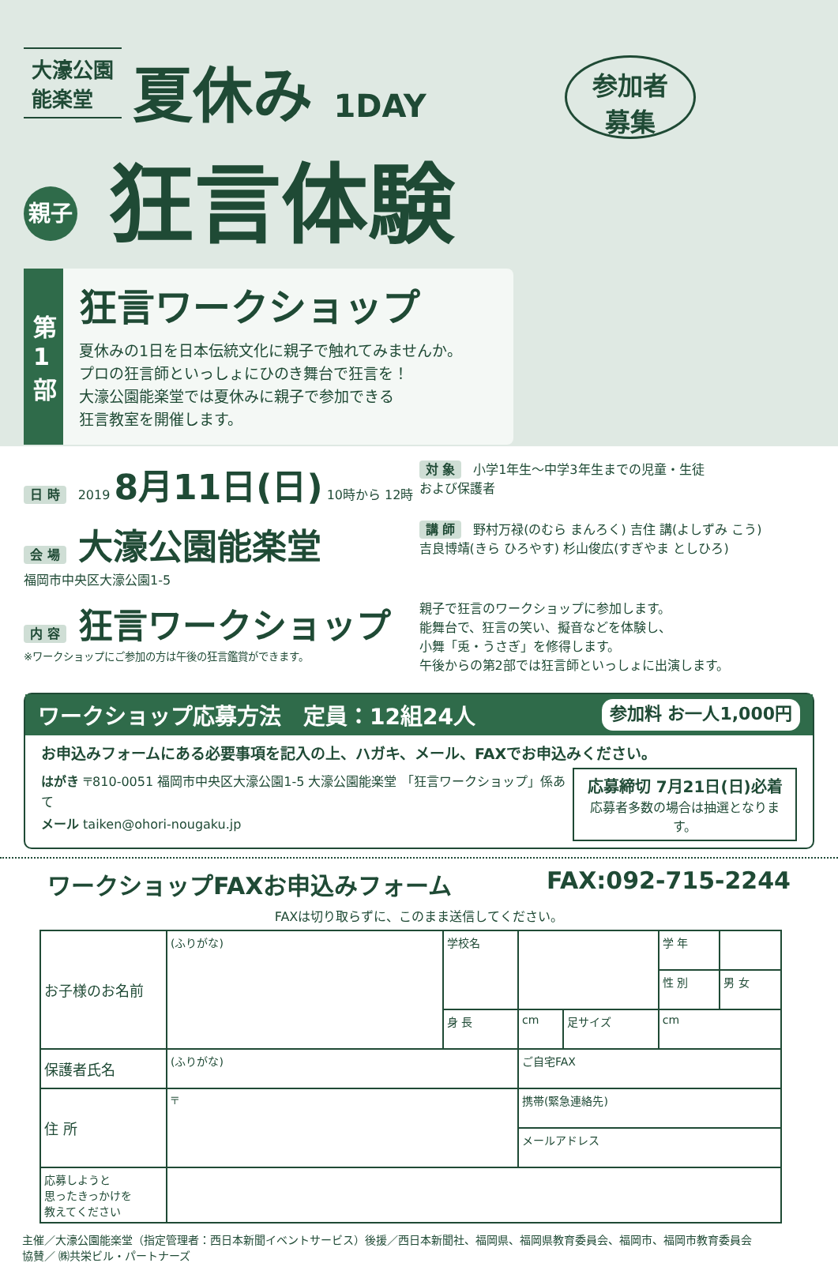大濠公園
能楽堂
夏休み 1DAY
参加者
募集
親子 狂言体験
第1部
狂言ワークショップ
夏休みの1日を日本伝統文化に親子で触れてみませんか。
プロの狂言師といっしょにひのき舞台で狂言を！
大濠公園能楽堂では夏休みに親子で参加できる
狂言教室を開催します。
日 時 2019 8月11日(日) 10時から 12時
対 象 小学1年生～中学3年生までの児童・生徒
および保護者
会 場 大濠公園能楽堂
福岡市中央区大濠公園1-5
講 師 野村万禄(のむら まんろく) 吉住 講(よしずみ こう)
吉良博靖(きら ひろやす) 杉山俊広(すぎやま としひろ)
内 容 狂言ワークショップ
※ワークショップにご参加の方は午後の狂言鑑賞ができます。
親子で狂言のワークショップに参加します。
能舞台で、狂言の笑い、擬音などを体験し、
小舞「兎・うさぎ」を修得します。
午後からの第2部では狂言師といっしょに出演します。
ワークショップ応募方法　定員：12組24人 参加料 お一人1,000円
お申込みフォームにある必要事項を記入の上、ハガキ、メール、FAXでお申込みください。
はがき 〒810-0051 福岡市中央区大濠公園1-5 大濠公園能楽堂 「狂言ワークショップ」係あて
メール taiken@ohori-nougaku.jp
応募締切 7月21日(日)必着
応募者多数の場合は抽選となります。
ワークショップFAXお申込みフォーム FAX:092-715-2244
FAXは切り取らずに、このまま送信してください。
| お子様のお名前 | (ふりがな) | 学校名 | | | 学 年 | |
| | | | | | 性 別 | 男 女 |
| | | 身 長 | cm | 足サイズ | cm | |
| 保護者氏名 | (ふりがな) | | ご自宅FAX | | | |
| | | | 携帯(緊急連絡先) | | | |
| 住 所 | 〒 | | | | | |
| | | | メールアドレス | | | |
| 応募しようと 思ったきっかけを 教えてください | | | | | | |
主催／大濠公園能楽堂（指定管理者：西日本新聞イベントサービス）後援／西日本新聞社、福岡県、福岡県教育委員会、福岡市、福岡市教育委員会
協賛／ ㈱共栄ビル・パートナーズ